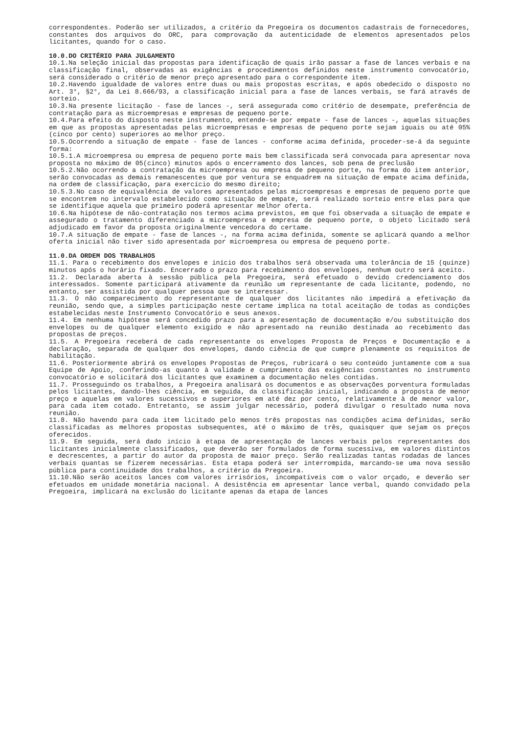correspondentes. Poderão ser utilizados, a critério da Pregoeira os documentos cadastrais de fornecedores, constantes dos arquivos do ORC, para comprovação da autenticidade de elementos apresentados pelos licitantes, quando for o caso.
10.0.DO CRITÉRIO PARA JULGAMENTO
10.1.Na seleção inicial das propostas para identificação de quais irão passar a fase de lances verbais e na classificação final, observadas as exigências e procedimentos definidos neste instrumento convocatório, será considerado o critério de menor preço apresentado para o correspondente item.
10.2.Havendo igualdade de valores entre duas ou mais propostas escritas, e após obedecido o disposto no Art. 3°, §2°, da Lei 8.666/93, a classificação inicial para a fase de lances verbais, se fará através de sorteio.
10.3.Na presente licitação - fase de lances -, será assegurada como critério de desempate, preferência de contratação para as microempresas e empresas de pequeno porte.
10.4.Para efeito do disposto neste instrumento, entende-se por empate - fase de lances -, aquelas situações em que as propostas apresentadas pelas microempresas e empresas de pequeno porte sejam iguais ou até 05% (cinco por cento) superiores ao melhor preço.
10.5.Ocorrendo a situação de empate - fase de lances - conforme acima definida, proceder-se-á da seguinte forma:
10.5.1.A microempresa ou empresa de pequeno porte mais bem classificada será convocada para apresentar nova proposta no máximo de 05(cinco) minutos após o encerramento dos lances, sob pena de preclusão
10.5.2.Não ocorrendo a contratação da microempresa ou empresa de pequeno porte, na forma do item anterior, serão convocadas as demais remanescentes que por ventura se enquadrem na situação de empate acima definida, na ordem de classificação, para exercício do mesmo direito;
10.5.3.No caso de equivalência de valores apresentados pelas microempresas e empresas de pequeno porte que se encontrem no intervalo estabelecido como situação de empate, será realizado sorteio entre elas para que se identifique aquela que primeiro poderá apresentar melhor oferta.
10.6.Na hipótese de não-contratação nos termos acima previstos, em que foi observada a situação de empate e assegurado o tratamento diferenciado a microempresa e empresa de pequeno porte, o objeto licitado será adjudicado em favor da proposta originalmente vencedora do certame.
10.7.A situação de empate - fase de lances -, na forma acima definida, somente se aplicará quando a melhor oferta inicial não tiver sido apresentada por microempresa ou empresa de pequeno porte.
11.0.DA ORDEM DOS TRABALHOS
11.1. Para o recebimento dos envelopes e início dos trabalhos será observada uma tolerância de 15 (quinze) minutos após o horário fixado. Encerrado o prazo para recebimento dos envelopes, nenhum outro será aceito.
11.2. Declarada aberta à sessão pública pela Pregoeira, será efetuado o devido credenciamento dos interessados. Somente participará ativamente da reunião um representante de cada licitante, podendo, no entanto, ser assistida por qualquer pessoa que se interessar.
11.3. O não comparecimento do representante de qualquer dos licitantes não impedirá a efetivação da reunião, sendo que, a simples participação neste certame implica na total aceitação de todas as condições estabelecidas neste Instrumento Convocatório e seus anexos.
11.4. Em nenhuma hipótese será concedido prazo para a apresentação de documentação e/ou substituição dos envelopes ou de qualquer elemento exigido e não apresentado na reunião destinada ao recebimento das propostas de preços.
11.5. A Pregoeira receberá de cada representante os envelopes Proposta de Preços e Documentação e a declaração, separada de qualquer dos envelopes, dando ciência de que cumpre plenamente os requisitos de habilitação.
11.6. Posteriormente abrirá os envelopes Propostas de Preços, rubricará o seu conteúdo juntamente com a sua Equipe de Apoio, conferindo-as quanto à validade e cumprimento das exigências constantes no instrumento convocatório e solicitará dos licitantes que examinem a documentação neles contidas.
11.7. Prosseguindo os trabalhos, a Pregoeira analisará os documentos e as observações porventura formuladas pelos licitantes, dando-lhes ciência, em seguida, da classificação inicial, indicando a proposta de menor preço e aquelas em valores sucessivos e superiores em até dez por cento, relativamente à de menor valor, para cada item cotado. Entretanto, se assim julgar necessário, poderá divulgar o resultado numa nova reunião.
11.8. Não havendo para cada item licitado pelo menos três propostas nas condições acima definidas, serão classificadas as melhores propostas subsequentes, até o máximo de três, quaisquer que sejam os preços oferecidos.
11.9. Em seguida, será dado início à etapa de apresentação de lances verbais pelos representantes dos licitantes inicialmente classificados, que deverão ser formulados de forma sucessiva, em valores distintos e decrescentes, a partir do autor da proposta de maior preço. Serão realizadas tantas rodadas de lances verbais quantas se fizerem necessárias. Esta etapa poderá ser interrompida, marcando-se uma nova sessão pública para continuidade dos trabalhos, a critério da Pregoeira.
11.10.Não serão aceitos lances com valores irrisórios, incompatíveis com o valor orçado, e deverão ser efetuados em unidade monetária nacional. A desistência em apresentar lance verbal, quando convidado pela Pregoeira, implicará na exclusão do licitante apenas da etapa de lances